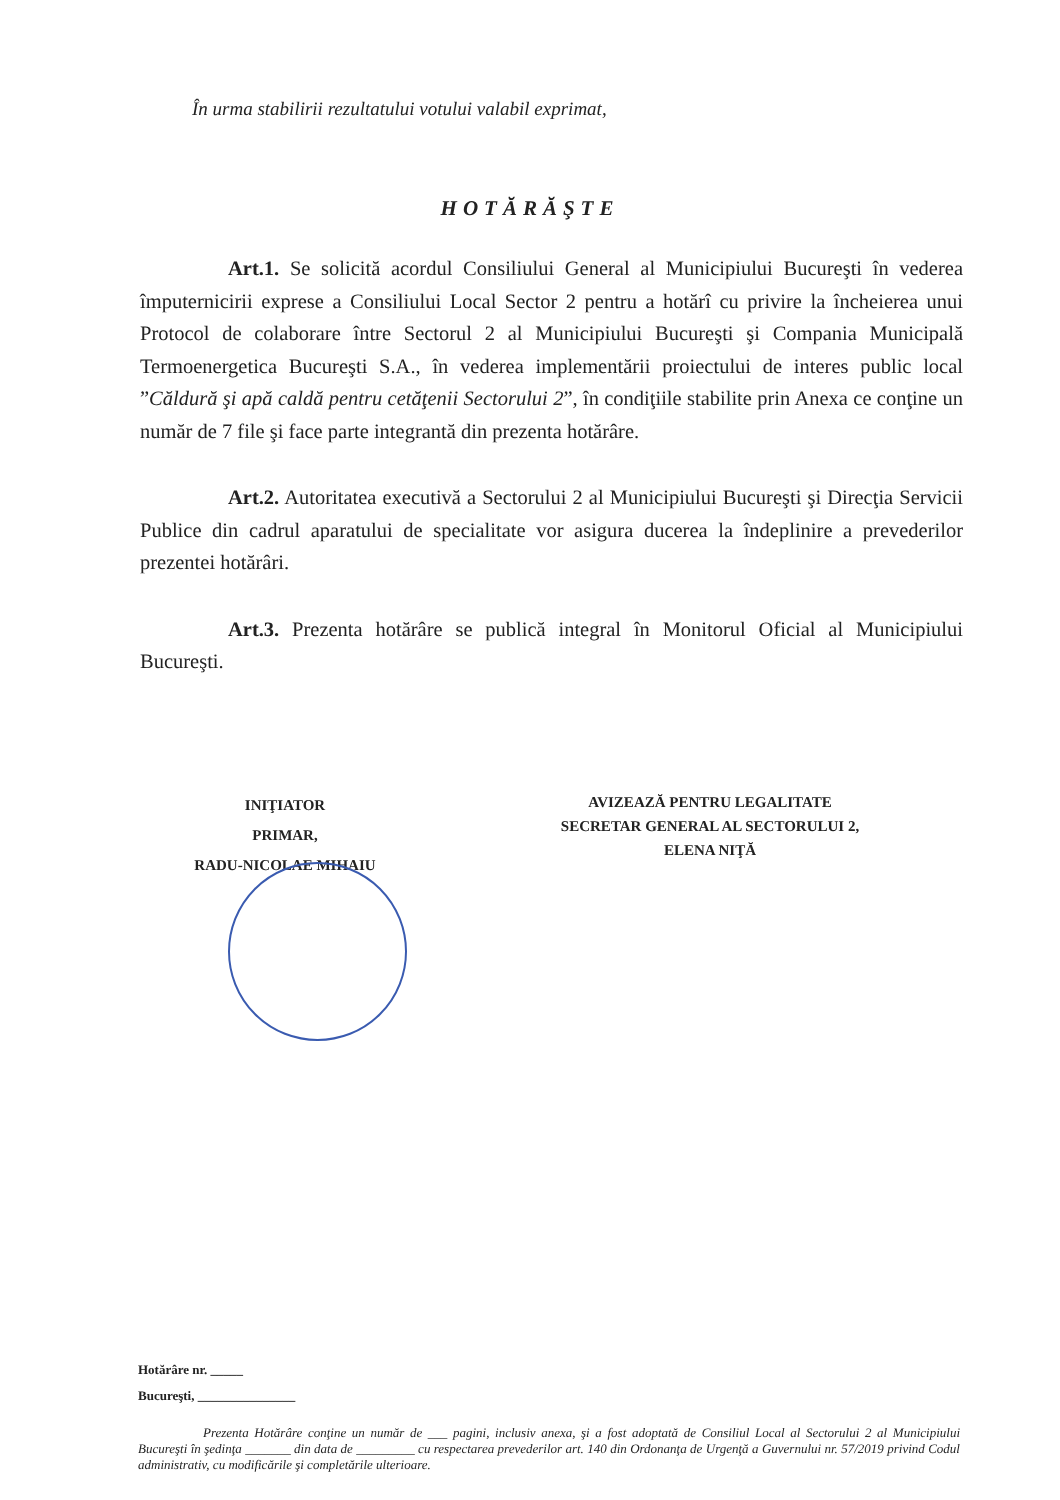În urma stabilirii rezultatului votului valabil exprimat,
HOTĂRĂŞTE
Art.1. Se solicită acordul Consiliului General al Municipiului Bucureşti în vederea împuternicirii exprese a Consiliului Local Sector 2 pentru a hotărî cu privire la încheierea unui Protocol de colaborare între Sectorul 2 al Municipiului Bucureşti şi Compania Municipală Termoenergetica Bucureşti S.A., în vederea implementării proiectului de interes public local ”Căldură şi apă caldă pentru cetăţenii Sectorului 2”, în condiţiile stabilite prin Anexa ce conţine un număr de 7 file şi face parte integrantă din prezenta hotărâre.
Art.2. Autoritatea executivă a Sectorului 2 al Municipiului Bucureşti şi Direcţia Servicii Publice din cadrul aparatului de specialitate vor asigura ducerea la îndeplinire a prevederilor prezentei hotărâri.
Art.3. Prezenta hotărâre se publică integral în Monitorul Oficial al Municipiului Bucureşti.
INIŢIATOR
PRIMAR,
RADU-NICOLAE MIHAIU
AVIZEAZĂ PENTRU LEGALITATE
SECRETAR GENERAL AL SECTORULUI 2,
ELENA NIŢĂ
Hotărâre nr. _____
Bucureşti, _______________
Prezenta Hotărâre conţine un număr de ___ pagini, inclusiv anexa, şi a fost adoptată de Consiliul Local al Sectorului 2 al Municipiului Bucureşti în şedinţa _______ din data de _________ cu respectarea prevederilor art. 140 din Ordonanţa de Urgenţă a Guvernului nr. 57/2019 privind Codul administrativ, cu modificările şi completările ulterioare.